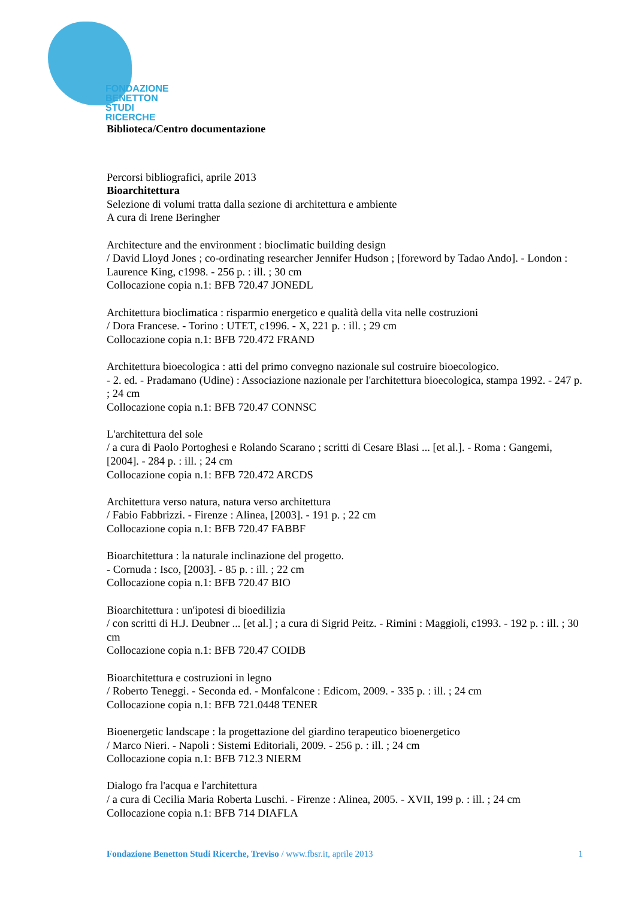FONDAZIONE
BENETTON
STUDI RICERCHE
Biblioteca/Centro documentazione
Percorsi bibliografici, aprile 2013
Bioarchitettura
Selezione di volumi tratta dalla sezione di architettura e ambiente
A cura di Irene Beringher
Architecture and the environment : bioclimatic building design
/ David Lloyd Jones ; co-ordinating researcher Jennifer Hudson ; [foreword by Tadao Ando]. - London : Laurence King, c1998. - 256 p. : ill. ; 30 cm
Collocazione copia n.1: BFB 720.47 JONEDL
Architettura bioclimatica : risparmio energetico e qualità della vita nelle costruzioni
/ Dora Francese. - Torino : UTET, c1996. - X, 221 p. : ill. ; 29 cm
Collocazione copia n.1: BFB 720.472 FRAND
Architettura bioecologica : atti del primo convegno nazionale sul costruire bioecologico.
- 2. ed. - Pradamano (Udine) : Associazione nazionale per l'architettura bioecologica, stampa 1992. - 247 p. ; 24 cm
Collocazione copia n.1: BFB 720.47 CONNSC
L'architettura del sole
/ a cura di Paolo Portoghesi e Rolando Scarano ; scritti di Cesare Blasi ... [et al.]. - Roma : Gangemi, [2004]. - 284 p. : ill. ; 24 cm
Collocazione copia n.1: BFB 720.472 ARCDS
Architettura verso natura, natura verso architettura
/ Fabio Fabbrizzi. - Firenze : Alinea, [2003]. - 191 p. ; 22 cm
Collocazione copia n.1: BFB 720.47 FABBF
Bioarchitettura : la naturale inclinazione del progetto.
- Cornuda : Isco, [2003]. - 85 p. : ill. ; 22 cm
Collocazione copia n.1: BFB 720.47 BIO
Bioarchitettura : un'ipotesi di bioedilizia
/ con scritti di H.J. Deubner ... [et al.] ; a cura di Sigrid Peitz. - Rimini : Maggioli, c1993. - 192 p. : ill. ; 30 cm
Collocazione copia n.1: BFB 720.47 COIDB
Bioarchitettura e costruzioni in legno
/ Roberto Teneggi. - Seconda ed. - Monfalcone : Edicom, 2009. - 335 p. : ill. ; 24 cm
Collocazione copia n.1: BFB 721.0448 TENER
Bioenergetic landscape : la progettazione del giardino terapeutico bioenergetico
/ Marco Nieri. - Napoli : Sistemi Editoriali, 2009. - 256 p. : ill. ; 24 cm
Collocazione copia n.1: BFB 712.3 NIERM
Dialogo fra l'acqua e l'architettura
/ a cura di Cecilia Maria Roberta Luschi. - Firenze : Alinea, 2005. - XVII, 199 p. : ill. ; 24 cm
Collocazione copia n.1: BFB 714 DIAFLA
Fondazione Benetton Studi Ricerche, Treviso / www.fbsr.it, aprile 2013 1